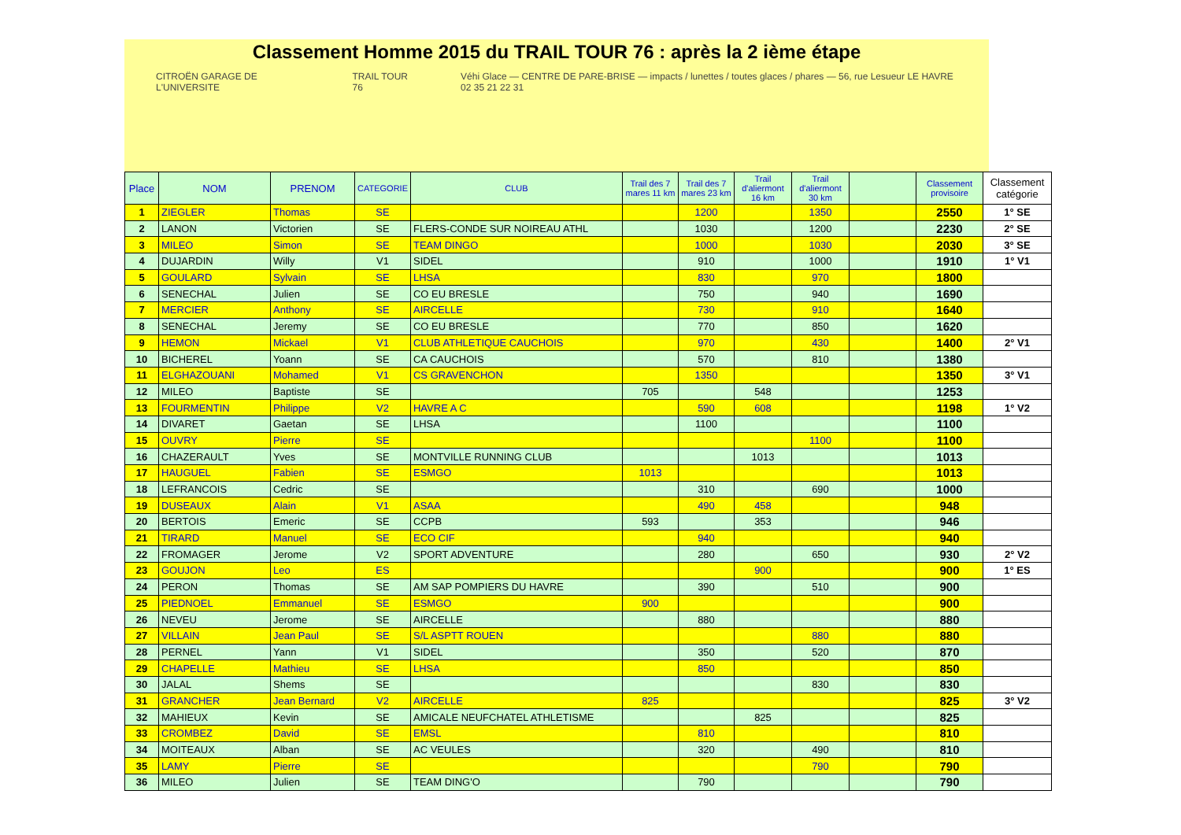Classement Homme 2015 du TRAIL TOUR 76 : après la 2 ième étape
CITROËN GARAGE DE L'UNIVERSITE TRAIL TOUR 76 Véhi Glace — CENTRE DE PARE-BRISE — impacts / lunettes / toutes glaces / phares — 56, rue Lesueur LE HAVRE 02 35 21 22 31
| Place | NOM | PRENOM | CATEGORIE | CLUB | Trail des 7 mares 11 km | Trail des 7 mares 23 km | Trail d'aliermont 16 km | Trail d'aliermont 30 km | | Classement provisoire | Classement catégorie |
| --- | --- | --- | --- | --- | --- | --- | --- | --- | --- | --- | --- |
| 1 | ZIEGLER | Thomas | SE | | | 1200 | | 1350 | | 2550 | 1° SE |
| 2 | LANON | Victorien | SE | FLERS-CONDE SUR NOIREAU ATHL | | 1030 | | 1200 | | 2230 | 2° SE |
| 3 | MILEO | Simon | SE | TEAM DINGO | | 1000 | | 1030 | | 2030 | 3° SE |
| 4 | DUJARDIN | Willy | V1 | SIDEL | | 910 | | 1000 | | 1910 | 1° V1 |
| 5 | GOULARD | Sylvain | SE | LHSA | | 830 | | 970 | | 1800 | |
| 6 | SENECHAL | Julien | SE | CO EU BRESLE | | 750 | | 940 | | 1690 | |
| 7 | MERCIER | Anthony | SE | AIRCELLE | | 730 | | 910 | | 1640 | |
| 8 | SENECHAL | Jeremy | SE | CO EU BRESLE | | 770 | | 850 | | 1620 | |
| 9 | HEMON | Mickael | V1 | CLUB ATHLETIQUE CAUCHOIS | | 970 | | 430 | | 1400 | 2° V1 |
| 10 | BICHEREL | Yoann | SE | CA CAUCHOIS | | 570 | | 810 | | 1380 | |
| 11 | ELGHAZOUANI | Mohamed | V1 | CS GRAVENCHON | | 1350 | | | | 1350 | 3° V1 |
| 12 | MILEO | Baptiste | SE | | 705 | | 548 | | | 1253 | |
| 13 | FOURMENTIN | Philippe | V2 | HAVRE A C | | 590 | 608 | | | 1198 | 1° V2 |
| 14 | DIVARET | Gaetan | SE | LHSA | | 1100 | | | | 1100 | |
| 15 | OUVRY | Pierre | SE | | | | | 1100 | | 1100 | |
| 16 | CHAZERAULT | Yves | SE | MONTVILLE RUNNING CLUB | | | 1013 | | | 1013 | |
| 17 | HAUGUEL | Fabien | SE | ESMGO | 1013 | | | | | 1013 | |
| 18 | LEFRANCOIS | Cedric | SE | | | 310 | | 690 | | 1000 | |
| 19 | DUSEAUX | Alain | V1 | ASAA | | 490 | 458 | | | 948 | |
| 20 | BERTOIS | Emeric | SE | CCPB | 593 | | 353 | | | 946 | |
| 21 | TIRARD | Manuel | SE | ECO CIF | | 940 | | | | 940 | |
| 22 | FROMAGER | Jerome | V2 | SPORT ADVENTURE | | 280 | | 650 | | 930 | 2° V2 |
| 23 | GOUJON | Leo | ES | | | | 900 | | | 900 | 1° ES |
| 24 | PERON | Thomas | SE | AM SAP POMPIERS DU HAVRE | | 390 | | 510 | | 900 | |
| 25 | PIEDNOEL | Emmanuel | SE | ESMGO | 900 | | | | | 900 | |
| 26 | NEVEU | Jerome | SE | AIRCELLE | | 880 | | | | 880 | |
| 27 | VILLAIN | Jean Paul | SE | S/L ASPTT ROUEN | | | | 880 | | 880 | |
| 28 | PERNEL | Yann | V1 | SIDEL | | 350 | | 520 | | 870 | |
| 29 | CHAPELLE | Mathieu | SE | LHSA | | 850 | | | | 850 | |
| 30 | JALAL | Shems | SE | | | | | 830 | | 830 | |
| 31 | GRANCHER | Jean Bernard | V2 | AIRCELLE | 825 | | | | | 825 | 3° V2 |
| 32 | MAHIEUX | Kevin | SE | AMICALE NEUFCHATEL ATHLETISME | | | 825 | | | 825 | |
| 33 | CROMBEZ | David | SE | EMSL | | 810 | | | | 810 | |
| 34 | MOITEAUX | Alban | SE | AC VEULES | | 320 | | 490 | | 810 | |
| 35 | LAMY | Pierre | SE | | | | | 790 | | 790 | |
| 36 | MILEO | Julien | SE | TEAM DING'O | | 790 | | | | 790 | |